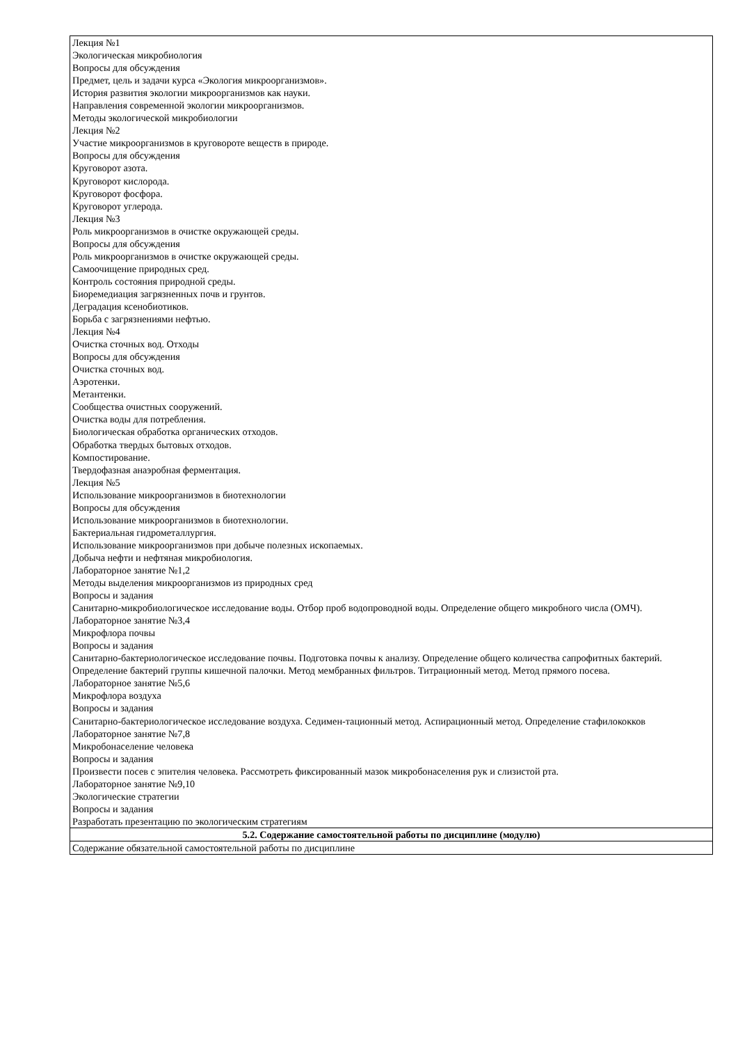| Лекция №1 Экологическая микробиология Вопросы для обсуждения Предмет, цель и задачи курса «Экология микроорганизмов». История развития экологии микроорганизмов как науки. Направления современной экологии микроорганизмов. Методы экологической микробиологии Лекция №2 Участие микроорганизмов в круговороте веществ в природе. Вопросы для обсуждения Круговорот азота. Круговорот кислорода. Круговорот фосфора. Круговорот углерода. Лекция №3 Роль микроорганизмов в очистке окружающей среды. Вопросы для обсуждения Роль микроорганизмов в очистке окружающей среды. Самоочищение природных сред. Контроль состояния природной среды. Биоремедиация загрязненных почв и грунтов. Деградация ксенобиотиков. Борьба с загрязнениями нефтью. Лекция №4 Очистка сточных вод. Отходы Вопросы для обсуждения Очистка сточных вод. Аэротенки. Метантенки. Сообщества очистных сооружений. Очистка воды для потребления. Биологическая обработка органических отходов. Обработка твердых бытовых отходов. Компостирование. Твердофазная анаэробная ферментация. Лекция №5 Использование микроорганизмов в биотехнологии Вопросы для обсуждения Использование микроорганизмов в биотехнологии. Бактериальная гидрометаллургия. Использование микроорганизмов при добыче полезных ископаемых. Добыча нефти и нефтяная микробиология. Лабораторное занятие №1,2 Методы выделения микроорганизмов из природных сред Вопросы и задания Санитарно-микробиологическое исследование воды. Отбор проб водопроводной воды. Определение общего микробного числа (ОМЧ). Лабораторное занятие №3,4 Микрофлора почвы Вопросы и задания Санитарно-бактериологическое исследование почвы. Подготовка почвы к анализу. Определение общего количества сапрофитных бактерий. Определение бактерий группы кишечной палочки. Метод мембранных фильтров. Титрационный метод. Метод прямого посева. Лабораторное занятие №5,6 Микрофлора воздуха Вопросы и задания Санитарно-бактериологическое исследование воздуха. Седимен-тационный метод. Аспирационный метод. Определение стафилококков Лабораторное занятие №7,8 Микробонаселение человека Вопросы и задания Произвести посев с эпителия человека. Рассмотреть фиксированный мазок микробонаселения рук и слизистой рта. Лабораторное занятие №9,10 Экологические стратегии Вопросы и задания Разработать презентацию по экологическим стратегиям |
| 5.2. Содержание самостоятельной работы по дисциплине (модулю) |
| Содержание обязательной самостоятельной работы по дисциплине |